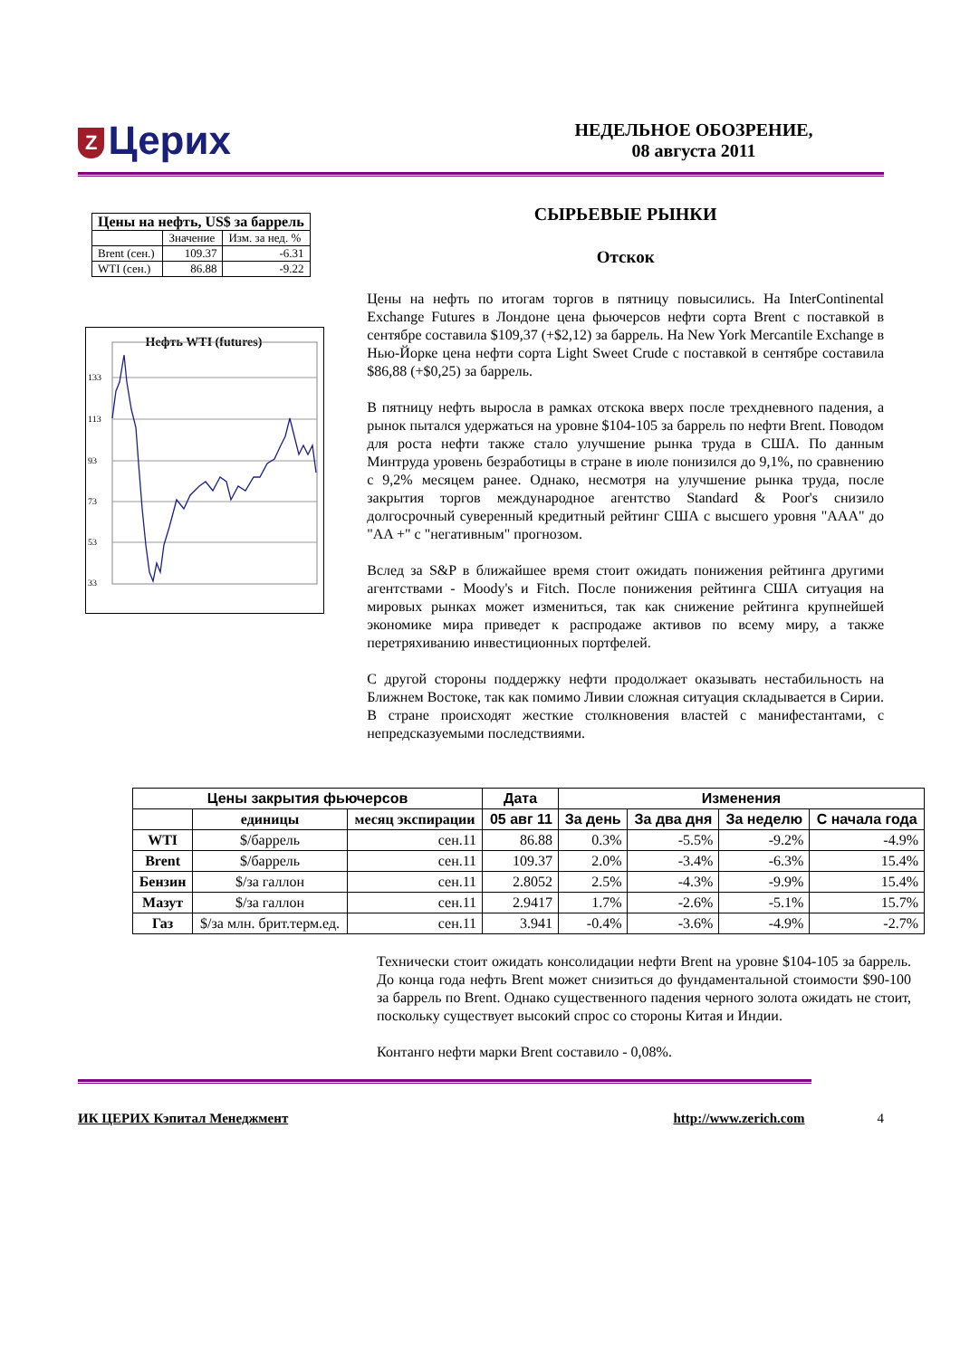Z Церих
НЕДЕЛЬНОЕ ОБОЗРЕНИЕ,
08 августа 2011
| Цены на нефть, US$ за баррель | | |
| --- | --- | --- |
| | Значение | Изм. за нед. % |
| Brent (сен.) | 109.37 | -6.31 |
| WTI (сен.) | 86.88 | -9.22 |
Нефть WTI (futures)
133
113
93
73
53
33
СЫРЬЕВЫЕ РЫНКИ
Отскок
Цены на нефть по итогам торгов в пятницу повысились. На InterContinental Exchange Futures в Лондоне цена фьючерсов нефти сорта Brent с поставкой в сентябре составила $109,37 (+$2,12) за баррель. На New York Mercantile Exchange в Нью-Йорке цена нефти сорта Light Sweet Crude с поставкой в сентябре составила $86,88 (+$0,25) за баррель.
В пятницу нефть выросла в рамках отскока вверх после трехдневного падения, а рынок пытался удержаться на уровне $104-105 за баррель по нефти Brent. Поводом для роста нефти также стало улучшение рынка труда в США. По данным Минтруда уровень безработицы в стране в июле понизился до 9,1%, по сравнению с 9,2% месяцем ранее. Однако, несмотря на улучшение рынка труда, после закрытия торгов международное агентство Standard & Poor's снизило долгосрочный суверенный кредитный рейтинг США с высшего уровня "AAA" до "AA +" с "негативным" прогнозом.
Вслед за S&P в ближайшее время стоит ожидать понижения рейтинга другими агентствами - Moody's и Fitch. После понижения рейтинга США ситуация на мировых рынках может измениться, так как снижение рейтинга крупнейшей экономике мира приведет к распродаже активов по всему миру, а также перетряхиванию инвестиционных портфелей.
С другой стороны поддержку нефти продолжает оказывать нестабильность на Ближнем Востоке, так как помимо Ливии сложная ситуация складывается в Сирии. В стране происходят жесткие столкновения властей с манифестантами, с непредсказуемыми последствиями.
| Цены закрытия фьючерсов | | | Дата | Изменения | | | |
| --- | --- | --- | --- | --- | --- | --- | --- |
| | единицы | месяц экспирации | 05 авг 11 | За день | За два дня | За неделю | С начала года |
| WTI | $/баррель | сен.11 | 86.88 | 0.3% | -5.5% | -9.2% | -4.9% |
| Brent | $/баррель | сен.11 | 109.37 | 2.0% | -3.4% | -6.3% | 15.4% |
| Бензин | $/за галлон | сен.11 | 2.8052 | 2.5% | -4.3% | -9.9% | 15.4% |
| Мазут | $/за галлон | сен.11 | 2.9417 | 1.7% | -2.6% | -5.1% | 15.7% |
| Газ | $/за млн. брит.терм.ед. | сен.11 | 3.941 | -0.4% | -3.6% | -4.9% | -2.7% |
Технически стоит ожидать консолидации нефти Brent на уровне $104-105 за баррель. До конца года нефть Brent может снизиться до фундаментальной стоимости $90-100 за баррель по Brent. Однако существенного падения черного золота ожидать не стоит, поскольку существует высокий спрос со стороны Китая и Индии.
Контанго нефти марки Brent составило - 0,08%.
ИК ЦЕРИХ Кэпитал Менеджмент http://www.zerich.com 4